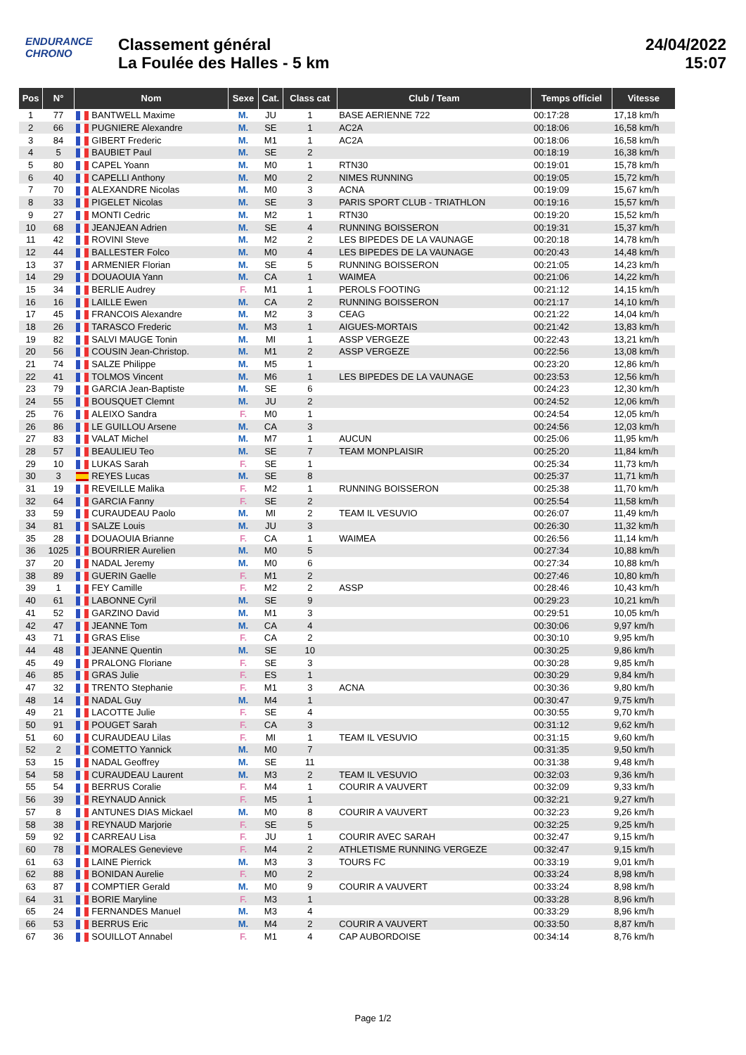ENDURANCE
CHRONO
Classement général
La Foulée des Halles - 5 km
24/04/2022
15:07
| Pos | N° | Nom | Sexe | Cat. | Class cat | Club / Team | Temps officiel | Vitesse |
| --- | --- | --- | --- | --- | --- | --- | --- | --- |
| 1 | 77 | BANTWELL Maxime | M. | JU | 1 | BASE AERIENNE 722 | 00:17:28 | 17,18 km/h |
| 2 | 66 | PUGNIERE Alexandre | M. | SE | 1 | AC2A | 00:18:06 | 16,58 km/h |
| 3 | 84 | GIBERT Frederic | M. | M1 | 1 | AC2A | 00:18:06 | 16,58 km/h |
| 4 | 5 | BAUBIET Paul | M. | SE | 2 | | 00:18:19 | 16,38 km/h |
| 5 | 80 | CAPEL Yoann | M. | M0 | 1 | RTN30 | 00:19:01 | 15,78 km/h |
| 6 | 40 | CAPELLI Anthony | M. | M0 | 2 | NIMES RUNNING | 00:19:05 | 15,72 km/h |
| 7 | 70 | ALEXANDRE Nicolas | M. | M0 | 3 | ACNA | 00:19:09 | 15,67 km/h |
| 8 | 33 | PIGELET Nicolas | M. | SE | 3 | PARIS SPORT CLUB - TRIATHLON | 00:19:16 | 15,57 km/h |
| 9 | 27 | MONTI Cedric | M. | M2 | 1 | RTN30 | 00:19:20 | 15,52 km/h |
| 10 | 68 | JEANJEAN Adrien | M. | SE | 4 | RUNNING BOISSERON | 00:19:31 | 15,37 km/h |
| 11 | 42 | ROVINI Steve | M. | M2 | 2 | LES BIPEDES DE LA VAUNAGE | 00:20:18 | 14,78 km/h |
| 12 | 44 | BALLESTER Folco | M. | M0 | 4 | LES BIPEDES DE LA VAUNAGE | 00:20:43 | 14,48 km/h |
| 13 | 37 | ARMENIER Florian | M. | SE | 5 | RUNNING BOISSERON | 00:21:05 | 14,23 km/h |
| 14 | 29 | DOUAOUIA Yann | M. | CA | 1 | WAIMEA | 00:21:06 | 14,22 km/h |
| 15 | 34 | BERLIE Audrey | F. | M1 | 1 | PEROLS FOOTING | 00:21:12 | 14,15 km/h |
| 16 | 16 | LAILLE Ewen | M. | CA | 2 | RUNNING BOISSERON | 00:21:17 | 14,10 km/h |
| 17 | 45 | FRANCOIS Alexandre | M. | M2 | 3 | CEAG | 00:21:22 | 14,04 km/h |
| 18 | 26 | TARASCO Frederic | M. | M3 | 1 | AIGUES-MORTAIS | 00:21:42 | 13,83 km/h |
| 19 | 82 | SALVI MAUGE Tonin | M. | MI | 1 | ASSP VERGEZE | 00:22:43 | 13,21 km/h |
| 20 | 56 | COUSIN Jean-Christop. | M. | M1 | 2 | ASSP VERGEZE | 00:22:56 | 13,08 km/h |
| 21 | 74 | SALZE Philippe | M. | M5 | 1 | | 00:23:20 | 12,86 km/h |
| 22 | 41 | TOLMOS Vincent | M. | M6 | 1 | LES BIPEDES DE LA VAUNAGE | 00:23:53 | 12,56 km/h |
| 23 | 79 | GARCIA Jean-Baptiste | M. | SE | 6 | | 00:24:23 | 12,30 km/h |
| 24 | 55 | BOUSQUET Clemnt | M. | JU | 2 | | 00:24:52 | 12,06 km/h |
| 25 | 76 | ALEIXO Sandra | F. | M0 | 1 | | 00:24:54 | 12,05 km/h |
| 26 | 86 | LE GUILLOU Arsene | M. | CA | 3 | | 00:24:56 | 12,03 km/h |
| 27 | 83 | VALAT Michel | M. | M7 | 1 | AUCUN | 00:25:06 | 11,95 km/h |
| 28 | 57 | BEAULIEU Teo | M. | SE | 7 | TEAM MONPLAISIR | 00:25:20 | 11,84 km/h |
| 29 | 10 | LUKAS Sarah | F. | SE | 1 | | 00:25:34 | 11,73 km/h |
| 30 | 3 | REYES Lucas | M. | SE | 8 | | 00:25:37 | 11,71 km/h |
| 31 | 19 | REVEILLE Malika | F. | M2 | 1 | RUNNING BOISSERON | 00:25:38 | 11,70 km/h |
| 32 | 64 | GARCIA Fanny | F. | SE | 2 | | 00:25:54 | 11,58 km/h |
| 33 | 59 | CURAUDEAU Paolo | M. | MI | 2 | TEAM IL VESUVIO | 00:26:07 | 11,49 km/h |
| 34 | 81 | SALZE Louis | M. | JU | 3 | | 00:26:30 | 11,32 km/h |
| 35 | 28 | DOUAOUIA Brianne | F. | CA | 1 | WAIMEA | 00:26:56 | 11,14 km/h |
| 36 | 1025 | BOURRIER Aurelien | M. | M0 | 5 | | 00:27:34 | 10,88 km/h |
| 37 | 20 | NADAL Jeremy | M. | M0 | 6 | | 00:27:34 | 10,88 km/h |
| 38 | 89 | GUERIN Gaelle | F. | M1 | 2 | | 00:27:46 | 10,80 km/h |
| 39 | 1 | FEY Camille | F. | M2 | 2 | ASSP | 00:28:46 | 10,43 km/h |
| 40 | 61 | LABONNE Cyril | M. | SE | 9 | | 00:29:23 | 10,21 km/h |
| 41 | 52 | GARZINO David | M. | M1 | 3 | | 00:29:51 | 10,05 km/h |
| 42 | 47 | JEANNE Tom | M. | CA | 4 | | 00:30:06 | 9,97 km/h |
| 43 | 71 | GRAS Elise | F. | CA | 2 | | 00:30:10 | 9,95 km/h |
| 44 | 48 | JEANNE Quentin | M. | SE | 10 | | 00:30:25 | 9,86 km/h |
| 45 | 49 | PRALONG Floriane | F. | SE | 3 | | 00:30:28 | 9,85 km/h |
| 46 | 85 | GRAS Julie | F. | ES | 1 | | 00:30:29 | 9,84 km/h |
| 47 | 32 | TRENTO Stephanie | F. | M1 | 3 | ACNA | 00:30:36 | 9,80 km/h |
| 48 | 14 | NADAL Guy | M. | M4 | 1 | | 00:30:47 | 9,75 km/h |
| 49 | 21 | LACOTTE Julie | F. | SE | 4 | | 00:30:55 | 9,70 km/h |
| 50 | 91 | POUGET Sarah | F. | CA | 3 | | 00:31:12 | 9,62 km/h |
| 51 | 60 | CURAUDEAU Lilas | F. | MI | 1 | TEAM IL VESUVIO | 00:31:15 | 9,60 km/h |
| 52 | 2 | COMETTO Yannick | M. | M0 | 7 | | 00:31:35 | 9,50 km/h |
| 53 | 15 | NADAL Geoffrey | M. | SE | 11 | | 00:31:38 | 9,48 km/h |
| 54 | 58 | CURAUDEAU Laurent | M. | M3 | 2 | TEAM IL VESUVIO | 00:32:03 | 9,36 km/h |
| 55 | 54 | BERRUS Coralie | F. | M4 | 1 | COURIR A VAUVERT | 00:32:09 | 9,33 km/h |
| 56 | 39 | REYNAUD Annick | F. | M5 | 1 | | 00:32:21 | 9,27 km/h |
| 57 | 8 | ANTUNES DIAS Mickael | M. | M0 | 8 | COURIR A VAUVERT | 00:32:23 | 9,26 km/h |
| 58 | 38 | REYNAUD Marjorie | F. | SE | 5 | | 00:32:25 | 9,25 km/h |
| 59 | 92 | CARREAU Lisa | F. | JU | 1 | COURIR AVEC SARAH | 00:32:47 | 9,15 km/h |
| 60 | 78 | MORALES Genevieve | F. | M4 | 2 | ATHLETISME RUNNING VERGEZE | 00:32:47 | 9,15 km/h |
| 61 | 63 | LAINE Pierrick | M. | M3 | 3 | TOURS FC | 00:33:19 | 9,01 km/h |
| 62 | 88 | BONIDAN Aurelie | F. | M0 | 2 | | 00:33:24 | 8,98 km/h |
| 63 | 87 | COMPTIER Gerald | M. | M0 | 9 | COURIR A VAUVERT | 00:33:24 | 8,98 km/h |
| 64 | 31 | BORIE Maryline | F. | M3 | 1 | | 00:33:28 | 8,96 km/h |
| 65 | 24 | FERNANDES Manuel | M. | M3 | 4 | | 00:33:29 | 8,96 km/h |
| 66 | 53 | BERRUS Eric | M. | M4 | 2 | COURIR A VAUVERT | 00:33:50 | 8,87 km/h |
| 67 | 36 | SOUILLOT Annabel | F. | M1 | 4 | CAP AUBORDOISE | 00:34:14 | 8,76 km/h |
Page 1/2